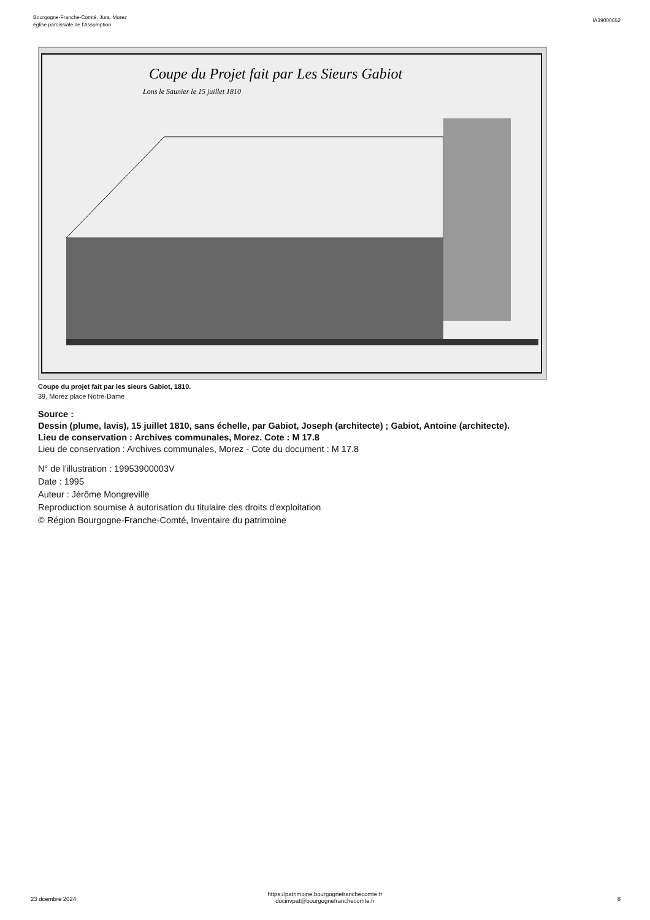Bourgogne-Franche-Comté, Jura, Morez
église paroissiale de l'Assomption
IA39000652
Coupe du Projet fait par Les Sieurs Gabiot
Lons le Saunier le 15 juillet 1810
Coupe du projet fait par les sieurs Gabiot, 1810.
39, Morez place Notre-Dame
Source :
Dessin (plume, lavis), 15 juillet 1810, sans échelle, par Gabiot, Joseph (architecte) ; Gabiot, Antoine (architecte).
Lieu de conservation : Archives communales, Morez. Cote : M 17.8
Lieu de conservation : Archives communales, Morez - Cote du document : M 17.8
N° de l’illustration : 19953900003V
Date : 1995
Auteur : Jérôme Mongreville
Reproduction soumise à autorisation du titulaire des droits d'exploitation
© Région Bourgogne-Franche-Comté, Inventaire du patrimoine
23 dcembre 2024
https://patrimoine.bourgognefranchecomte.fr
docinvpat@bourgognefranchecomte.fr
8